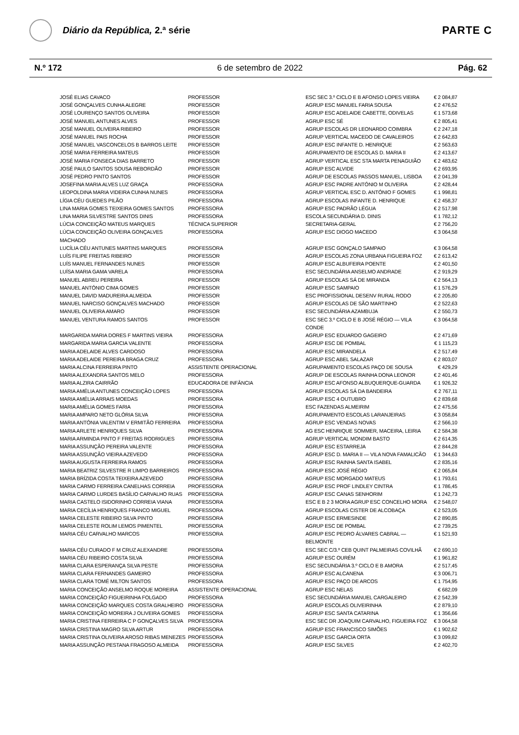Diário da República, 2.ª série
PARTE C
N.º 172 6 de setembro de 2022 Pág. 62
| JOSÉ ELIAS CAVACO | PROFESSOR | ESC SEC 3.º CICLO E B AFONSO LOPES VIEIRA | € 2 084,87 |
| JOSÉ GONÇALVES CUNHA ALEGRE | PROFESSOR | AGRUP ESC MANUEL FARIA SOUSA | € 2 476,52 |
| JOSÉ LOURENÇO SANTOS OLIVEIRA | PROFESSOR | AGRUP ESC ADELAIDE CABETTE, ODIVELAS | € 1 573,68 |
| JOSÉ MANUEL ANTUNES ALVES | PROFESSOR | AGRUP ESC SÉ | € 2 805,41 |
| JOSÉ MANUEL OLIVEIRA RIBEIRO | PROFESSOR | AGRUP ESCOLAS DR LEONARDO COIMBRA | € 2 247,18 |
| JOSÉ MANUEL PAIS ROCHA | PROFESSOR | AGRUP VERTICAL MACEDO DE CAVALEIROS | € 2 642,83 |
| JOSÉ MANUEL VASCONCELOS B BARROS LEITE | PROFESSOR | AGRUP ESC INFANTE D. HENRIQUE | € 2 563,63 |
| JOSÉ MARIA FERREIRA MATEUS | PROFESSOR | AGRUPAMENTO DE ESCOLAS D. MARIA II | € 2 413,67 |
| JOSÉ MARIA FONSECA DIAS BARRETO | PROFESSOR | AGRUP VERTICAL ESC STA MARTA PENAGUIÃO | € 2 483,62 |
| JOSÉ PAULO SANTOS SOUSA REBORDÃO | PROFESSOR | AGRUP ESC ALVIDE | € 2 693,95 |
| JOSÉ PEDRO PINTO SANTOS | PROFESSOR | AGRUP DE ESCOLAS PASSOS MANUEL, LISBOA | € 2 041,39 |
| JOSEFINA MARIA ALVES LUZ GRAÇA | PROFESSORA | AGRUP ESC PADRE ANTÓNIO M OLIVEIRA | € 2 428,44 |
| LEOPOLDINA MARIA VIDEIRA CUNHA NUNES | PROFESSORA | AGRUP VERTICAL ESC D. ANTÓNIO F GOMES | € 1 998,81 |
| LÍGIA CÉU GUEDES PILÃO | PROFESSORA | AGRUP ESCOLAS INFANTE D. HENRIQUE | € 2 458,37 |
| LINA MARIA GOMES TEIXEIRA GOMES SANTOS | PROFESSORA | AGRUP ESC PADRÃO LÉGUA | € 2 517,98 |
| LINA MARIA SILVESTRE SANTOS DINIS | PROFESSORA | ESCOLA SECUNDÁRIA D. DINIS | € 1 782,12 |
| LÚCIA CONCEIÇÃO MATEUS MARQUES | TÉCNICA SUPERIOR | SECRETARIA-GERAL | € 2 756,20 |
| LÚCIA CONCEIÇÃO OLIVEIRA GONÇALVES MACHADO | PROFESSORA | AGRUP ESC DIOGO MACEDO | € 3 064,58 |
| LUCÍLIA CÉU ANTUNES MARTINS MARQUES | PROFESSORA | AGRUP ESC GONÇALO SAMPAIO | € 3 064,58 |
| LUÍS FILIPE FREITAS RIBEIRO | PROFESSOR | AGRUP ESCOLAS ZONA URBANA FIGUEIRA FOZ | € 2 613,42 |
| LUÍS MANUEL FERNANDES NUNES | PROFESSOR | AGRUP ESC ALBUFEIRA POENTE | € 2 401,50 |
| LUÍSA MARIA GAMA VARELA | PROFESSORA | ESC SECUNDÁRIA ANSELMO ANDRADE | € 2 919,29 |
| MANUEL ABREU PEREIRA | PROFESSOR | AGRUP ESCOLAS SÁ DE MIRANDA | € 2 564,13 |
| MANUEL ANTÓNIO CIMA GOMES | PROFESSOR | AGRUP ESC SAMPAIO | € 1 576,29 |
| MANUEL DAVID MADUREIRA ALMEIDA | PROFESSOR | ESC PROFISSIONAL DESENV RURAL RODO | € 2 205,80 |
| MANUEL NARCISO GONÇALVES MACHADO | PROFESSOR | AGRUP ESCOLAS DE SÃO MARTINHO | € 2 522,63 |
| MANUEL OLIVEIRA AMARO | PROFESSOR | ESC SECUNDÁRIA AZAMBUJA | € 2 550,73 |
| MANUEL VENTURA RAMOS SANTOS | PROFESSOR | ESC SEC 3.º CICLO E B JOSÉ RÉGIO — VILA CONDE | € 3 064,58 |
| MARGARIDA MARIA DORES F MARTINS VIEIRA | PROFESSORA | AGRUP ESC EDUARDO GAGEIRO | € 2 471,69 |
| MARGARIDA MARIA GARCIA VALENTE | PROFESSORA | AGRUP ESC DE POMBAL | € 1 115,23 |
| MARIA ADELAIDE ALVES CARDOSO | PROFESSORA | AGRUP ESC MIRANDELA | € 2 517,49 |
| MARIA ADELAIDE PEREIRA BRAGA CRUZ | PROFESSORA | AGRUP ESC ABEL SALAZAR | € 2 803,07 |
| MARIA ALCINA FERREIRA PINTO | ASSISTENTE OPERACIONAL | AGRUPAMENTO ESCOLAS PAÇO DE SOUSA | € 429,29 |
| MARIA ALEXANDRA SANTOS MELO | PROFESSORA | AGRUP DE ESCOLAS RAINHA DONA LEONOR | € 2 401,46 |
| MARIA ALZIRA CAIRRÃO | EDUCADORA DE INFÂNCIA | AGRUP ESC AFONSO ALBUQUERQUE-GUARDA | € 1 926,32 |
| MARIA AMÉLIA ANTUNES CONCEIÇÃO LOPES | PROFESSORA | AGRUP ESCOLAS SÁ DA BANDEIRA | € 2 767,11 |
| MARIA AMÉLIA ARRAIS MOEDAS | PROFESSORA | AGRUP ESC 4 OUTUBRO | € 2 839,68 |
| MARIA AMÉLIA GOMES FARIA | PROFESSORA | ESC FAZENDAS ALMEIRIM | € 2 475,56 |
| MARIA AMPARO NETO GLÓRIA SILVA | PROFESSORA | AGRUPAMENTO ESCOLAS LARANJEIRAS | € 3 058,84 |
| MARIA ANTÓNIA VALENTIM V ERMITÃO FERREIRA | PROFESSORA | AGRUP ESC VENDAS NOVAS | € 2 566,10 |
| MARIA ARLETE HENRIQUES SILVA | PROFESSORA | AG ESC HENRIQUE SOMMER, MACEIRA, LEIRIA | € 2 584,38 |
| MARIA ARMINDA PINTO F FREITAS RODRIGUES | PROFESSORA | AGRUP VERTICAL MONDIM BASTO | € 2 614,35 |
| MARIA ASSUNÇÃO PEREIRA VALENTE | PROFESSORA | AGRUP ESC ESTARREJA | € 2 844,28 |
| MARIA ASSUNÇÃO VIEIRA AZEVEDO | PROFESSORA | AGRUP ESC D. MARIA II — VILA NOVA FAMALICÃO | € 1 344,63 |
| MARIA AUGUSTA FERREIRA RAMOS | PROFESSORA | AGRUP ESC RAINHA SANTA ISABEL | € 2 835,16 |
| MARIA BEATRIZ SILVESTRE R LIMPO BARREIROS | PROFESSORA | AGRUP ESC JOSÉ RÉGIO | € 2 065,84 |
| MARIA BRÍZIDA COSTA TEIXEIRA AZEVEDO | PROFESSORA | AGRUP ESC MORGADO MATEUS | € 1 793,61 |
| MARIA CARMO FERREIRA CANELHAS CORREIA | PROFESSORA | AGRUP ESC PROF LINDLEY CINTRA | € 1 786,45 |
| MARIA CARMO LURDES BASÍLIO CARVALHO RUAS | PROFESSORA | AGRUP ESC CANAS SENHORIM | € 1 242,73 |
| MARIA CASTELO ISIDORINHO CORREIA VIANA | PROFESSORA | ESC E B 2 3 MORA AGRUP ESC CONCELHO MORA | € 2 548,07 |
| MARIA CECÍLIA HENRIQUES FRANCO MIGUEL | PROFESSORA | AGRUP ESCOLAS CISTER DE ALCOBAÇA | € 2 523,05 |
| MARIA CELESTE RIBEIRO SILVA PINTO | PROFESSORA | AGRUP ESC ERMESINDE | € 2 890,85 |
| MARIA CELESTE ROLIM LEMOS PIMENTEL | PROFESSORA | AGRUP ESC DE POMBAL | € 2 739,25 |
| MARIA CÉU CARVALHO MARCOS | PROFESSORA | AGRUP ESC PEDRO ÁLVARES CABRAL — BELMONTE | € 1 521,93 |
| MARIA CÉU CURADO F M CRUZ ALEXANDRE | PROFESSORA | ESC SEC C/3.º CEB QUINT PALMEIRAS COVILHÃ | € 2 690,10 |
| MARIA CÉU RIBEIRO COSTA SILVA | PROFESSORA | AGRUP ESC OURÉM | € 1 961,82 |
| MARIA CLARA ESPERANÇA SILVA PESTE | PROFESSORA | ESC SECUNDÁRIA 3.º CICLO E B AMORA | € 2 517,45 |
| MARIA CLARA FERNANDES GAMEIRO | PROFESSORA | AGRUP ESC ALCANENA | € 3 006,71 |
| MARIA CLARA TOMÉ MILTON SANTOS | PROFESSORA | AGRUP ESC PAÇO DE ARCOS | € 1 754,95 |
| MARIA CONCEIÇÃO ANSELMO ROQUE MOREIRA | ASSISTENTE OPERACIONAL | AGRUP ESC NELAS | € 682,09 |
| MARIA CONCEIÇÃO FIGUEIRINHA FOLGADO | PROFESSORA | ESC SECUNDÁRIA MANUEL CARGALEIRO | € 2 542,39 |
| MARIA CONCEIÇÃO MARQUES COSTA GRALHEIRO | PROFESSORA | AGRUP ESCOLAS OLIVEIRINHA | € 2 879,10 |
| MARIA CONCEIÇÃO MOREIRA J OLIVEIRA GOMES | PROFESSORA | AGRUP ESC SANTA CATARINA | € 1 356,66 |
| MARIA CRISTINA FERREIRA C P GONÇALVES SILVA | PROFESSORA | ESC SEC DR JOAQUIM CARVALHO, FIGUEIRA FOZ | € 3 064,58 |
| MARIA CRISTINA MAGRO SILVA ARTUR | PROFESSORA | AGRUP ESC FRANCISCO SIMÕES | € 1 902,62 |
| MARIA CRISTINA OLIVEIRA AROSO RIBAS MENEZES | PROFESSORA | AGRUP ESC GARCIA ORTA | € 3 099,82 |
| MARIA ASSUNÇÃO PESTANA FRAGOSO ALMEIDA | PROFESSORA | AGRUP ESC SILVES | € 2 402,70 |